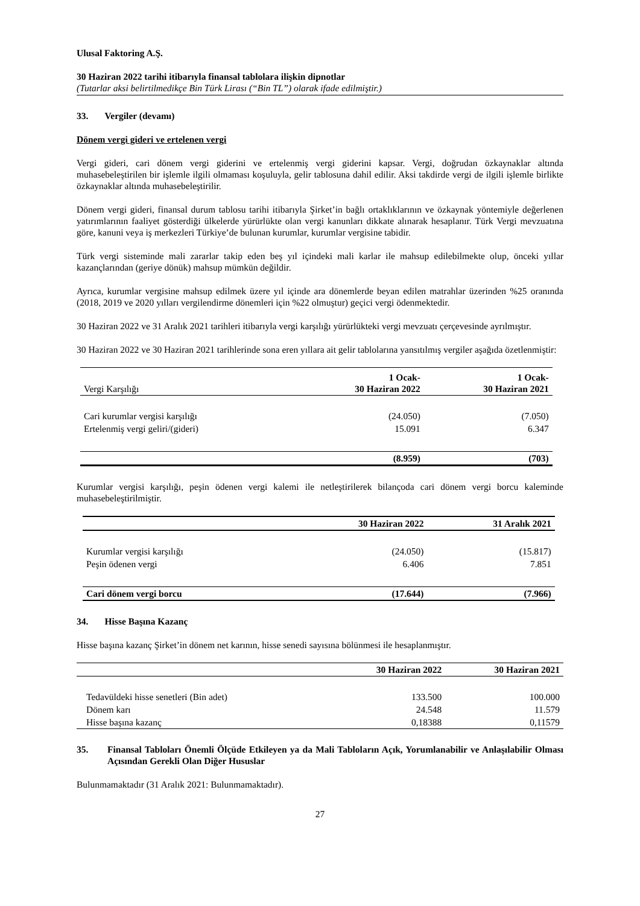Ulusal Faktoring A.Ş.
30 Haziran 2022 tarihi itibarıyla finansal tablolara ilişkin dipnotlar
(Tutarlar aksi belirtilmedikçe Bin Türk Lirası (“Bin TL”) olarak ifade edilmiştir.)
33. Vergiler (devamı)
Dönem vergi gideri ve ertelenen vergi
Vergi gideri, cari dönem vergi giderini ve ertelenmiş vergi giderini kapsar. Vergi, doğrudan özkaynaklar altında muhasebeleştirilen bir işlemle ilgili olmaması koşuluyla, gelir tablosuna dahil edilir. Aksi takdirde vergi de ilgili işlemle birlikte özkaynaklar altında muhasebeleştirilir.
Dönem vergi gideri, finansal durum tablosu tarihi itibarıyla Şirket’in bağlı ortaklıklarının ve özkaynak yöntemiyle değerlenen yatırımlarının faaliyet gösterdiği ülkelerde yürürlükte olan vergi kanunları dikkate alınarak hesaplanır. Türk Vergi mevzuatına göre, kanuni veya iş merkezleri Türkiye’de bulunan kurumlar, kurumlar vergisine tabidir.
Türk vergi sisteminde mali zararlar takip eden beş yıl içindeki mali karlar ile mahsup edilebilmekte olup, önceki yıllar kazançlarından (geriye dönük) mahsup mümkün değildir.
Ayrıca, kurumlar vergisine mahsup edilmek üzere yıl içinde ara dönemlerde beyan edilen matrahlar üzerinden %25 oranında (2018, 2019 ve 2020 yılları vergilendirme dönemleri için %22 olmuştur) geçici vergi ödenmektedir.
30 Haziran 2022 ve 31 Aralık 2021 tarihleri itibarıyla vergi karşılığı yürürlükteki vergi mevzuatı çerçevesinde ayrılmıştır.
30 Haziran 2022 ve 30 Haziran 2021 tarihlerinde sona eren yıllara ait gelir tablolarına yansıtılmış vergiler aşağıda özetlenmiştir:
| Vergi Karşılığı | 1 Ocak- 30 Haziran 2022 | 1 Ocak- 30 Haziran 2021 |
| Cari kurumlar vergisi karşılığı | (24.050) | (7.050) |
| Ertelenmiş vergi geliri/(gideri) | 15.091 | 6.347 |
| | (8.959) | (703) |
Kurumlar vergisi karşılığı, peşin ödenen vergi kalemi ile netleştirilerek bilançoda cari dönem vergi borcu kaleminde muhasebeleştirilmiştir.
| | 30 Haziran 2022 | 31 Aralık 2021 |
| Kurumlar vergisi karşılığı | (24.050) | (15.817) |
| Peşin ödenen vergi | 6.406 | 7.851 |
| Cari dönem vergi borcu | (17.644) | (7.966) |
34. Hisse Başına Kazanç
Hisse başına kazanç Şirket’in dönem net karının, hisse senedi sayısına bölünmesi ile hesaplanmıştır.
| | 30 Haziran 2022 | 30 Haziran 2021 |
| Tedavüldeki hisse senetleri (Bin adet) | 133.500 | 100.000 |
| Dönem karı | 24.548 | 11.579 |
| Hisse başına kazanç | 0,18388 | 0,11579 |
35. Finansal Tabloları Önemli Ölçüde Etkileyen ya da Mali Tabloların Açık, Yorumlanabilir ve Anlaşılabilir Olması Açısından Gerekli Olan Diğer Hususlar
Bulunmamaktadır (31 Aralık 2021: Bulunmamaktadır).
27